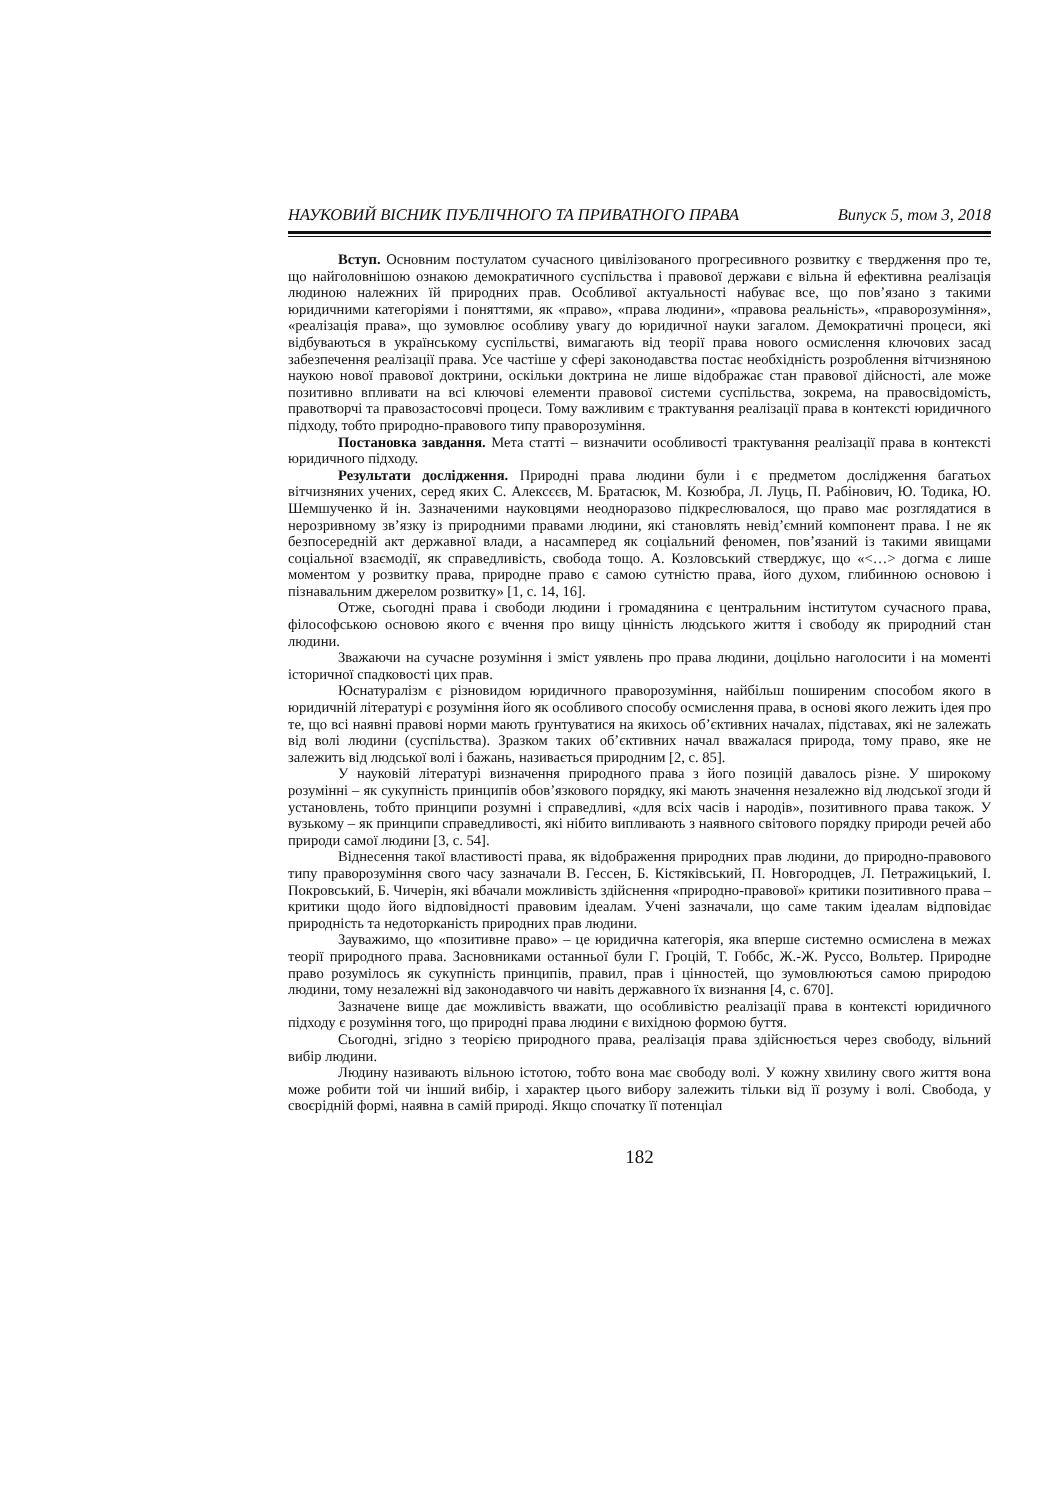НАУКОВИЙ ВІСНИК ПУБЛІЧНОГО ТА ПРИВАТНОГО ПРАВА Випуск 5, том 3, 2018
Вступ. Основним постулатом сучасного цивілізованого прогресивного розвитку є твердження про те, що найголовнішою ознакою демократичного суспільства і правової держави є вільна й ефективна реалізація людиною належних їй природних прав. Особливої актуальності набуває все, що пов’язано з такими юридичними категоріями і поняттями, як «право», «права людини», «правова реальність», «праворозуміння», «реалізація права», що зумовлює особливу увагу до юридичної науки загалом. Демократичні процеси, які відбуваються в українському суспільстві, вимагають від теорії права нового осмислення ключових засад забезпечення реалізації права. Усе частіше у сфері законодавства постає необхідність розроблення вітчизняною наукою нової правової доктрини, оскільки доктрина не лише відображає стан правової дійсності, але може позитивно впливати на всі ключові елементи правової системи суспільства, зокрема, на правосвідомість, правотворчі та правозастосовчі процеси. Тому важливим є трактування реалізації права в контексті юридичного підходу, тобто природно-правового типу праворозуміння.
Постановка завдання. Мета статті – визначити особливості трактування реалізації права в контексті юридичного підходу.
Результати дослідження. Природні права людини були і є предметом дослідження багатьох вітчизняних учених, серед яких С. Алексєєв, М. Братасюк, М. Козюбра, Л. Луць, П. Рабінович, Ю. Тодика, Ю. Шемшученко й ін. Зазначеними науковцями неодноразово підкреслювалося, що право має розглядатися в нерозривному зв’язку із природними правами людини, які становлять невід’ємний компонент права. І не як безпосередній акт державної влади, а насамперед як соціальний феномен, пов’язаний із такими явищами соціальної взаємодії, як справедливість, свобода тощо. А. Козловський стверджує, що «<…> догма є лише моментом у розвитку права, природне право є самою сутністю права, його духом, глибинною основою і пізнавальним джерелом розвитку» [1, с. 14, 16].
Отже, сьогодні права і свободи людини і громадянина є центральним інститутом сучасного права, філософською основою якого є вчення про вищу цінність людського життя і свободу як природний стан людини.
Зважаючи на сучасне розуміння і зміст уявлень про права людини, доцільно наголосити і на моменті історичної спадковості цих прав.
Юснатуралізм є різновидом юридичного праворозуміння, найбільш поширеним способом якого в юридичній літературі є розуміння його як особливого способу осмислення права, в основі якого лежить ідея про те, що всі наявні правові норми мають ґрунтуватися на якихось об’єктивних началах, підставах, які не залежать від волі людини (суспільства). Зразком таких об’єктивних начал вважалася природа, тому право, яке не залежить від людської волі і бажань, називається природним [2, с. 85].
У науковій літературі визначення природного права з його позицій давалось різне. У широкому розумінні – як сукупність принципів обов’язкового порядку, які мають значення незалежно від людської згоди й установлень, тобто принципи розумні і справедливі, «для всіх часів і народів», позитивного права також. У вузькому – як принципи справедливості, які нібито випливають з наявного світового порядку природи речей або природи самої людини [3, с. 54].
Віднесення такої властивості права, як відображення природних прав людини, до природно-правового типу праворозуміння свого часу зазначали В. Гессен, Б. Кістяківський, П. Новгородцев, Л. Петражицький, І. Покровський, Б. Чичерін, які вбачали можливість здійснення «природно-правової» критики позитивного права – критики щодо його відповідності правовим ідеалам. Учені зазначали, що саме таким ідеалам відповідає природність та недоторканість природних прав людини.
Зауважимо, що «позитивне право» – це юридична категорія, яка вперше системно осмислена в межах теорії природного права. Засновниками останньої були Г. Гроцій, Т. Гоббс, Ж.-Ж. Руссо, Вольтер. Природне право розумілось як сукупність принципів, правил, прав і цінностей, що зумовлюються самою природою людини, тому незалежні від законодавчого чи навіть державного їх визнання [4, с. 670].
Зазначене вище дає можливість вважати, що особливістю реалізації права в контексті юридичного підходу є розуміння того, що природні права людини є вихідною формою буття.
Сьогодні, згідно з теорією природного права, реалізація права здійснюється через свободу, вільний вибір людини.
Людину називають вільною істотою, тобто вона має свободу волі. У кожну хвилину свого життя вона може робити той чи інший вибір, і характер цього вибору залежить тільки від її розуму і волі. Свобода, у своєрідній формі, наявна в самій природі. Якщо спочатку її потенціал
182